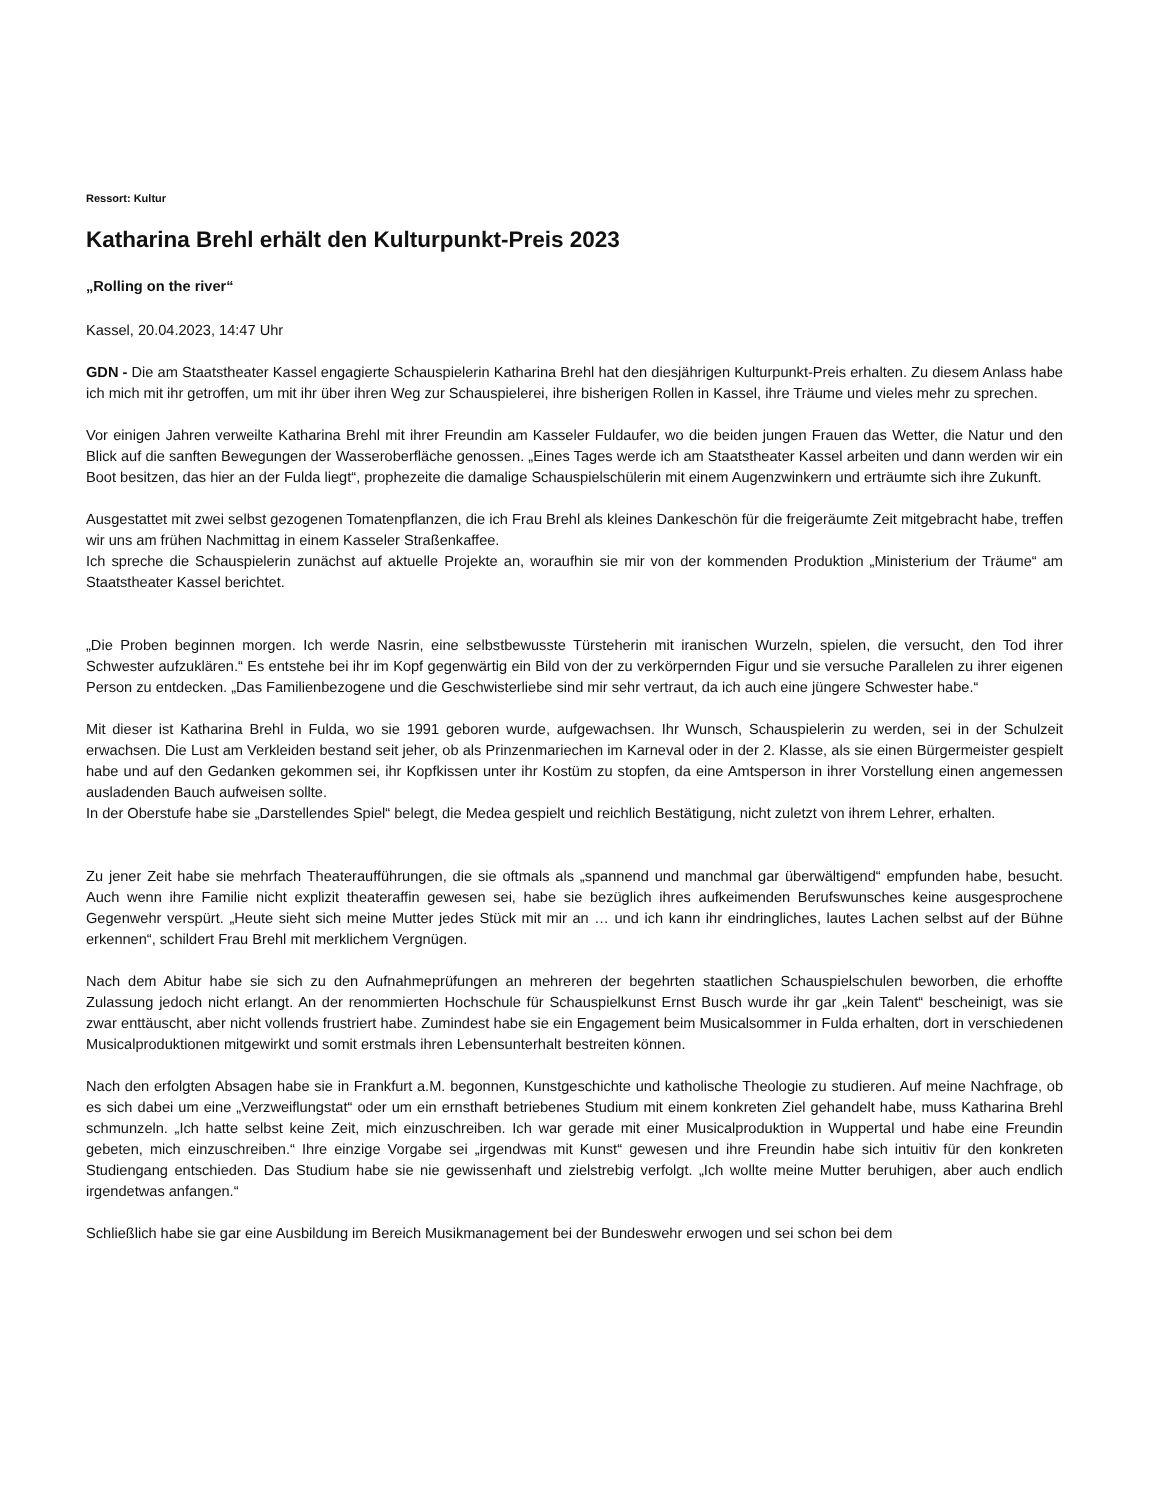Ressort: Kultur
Katharina Brehl erhält den Kulturpunkt-Preis 2023
„Rolling on the river“
Kassel, 20.04.2023, 14:47 Uhr
GDN - Die am Staatstheater Kassel engagierte Schauspielerin Katharina Brehl hat den diesjährigen Kulturpunkt-Preis erhalten. Zu diesem Anlass habe ich mich mit ihr getroffen, um mit ihr über ihren Weg zur Schauspielerei, ihre bisherigen Rollen in Kassel, ihre Träume und vieles mehr zu sprechen.
Vor einigen Jahren verweilte Katharina Brehl mit ihrer Freundin am Kasseler Fuldaufer, wo die beiden jungen Frauen das Wetter, die Natur und den Blick auf die sanften Bewegungen der Wasseroberfläche genossen. „Eines Tages werde ich am Staatstheater Kassel arbeiten und dann werden wir ein Boot besitzen, das hier an der Fulda liegt“, prophezeite die damalige Schauspielschülerin mit einem Augenzwinkern und erträumte sich ihre Zukunft.
Ausgestattet mit zwei selbst gezogenen Tomatenpflanzen, die ich Frau Brehl als kleines Dankeschön für die freigeräumte Zeit mitgebracht habe, treffen wir uns am frühen Nachmittag in einem Kasseler Straßenkaffee.
Ich spreche die Schauspielerin zunächst auf aktuelle Projekte an, woraufhin sie mir von der kommenden Produktion „Ministerium der Träume“ am Staatstheater Kassel berichtet.
„Die Proben beginnen morgen. Ich werde Nasrin, eine selbstbewusste Türsteherin mit iranischen Wurzeln, spielen, die versucht, den Tod ihrer Schwester aufzuklären.“ Es entstehe bei ihr im Kopf gegenwärtig ein Bild von der zu verkörpernden Figur und sie versuche Parallelen zu ihrer eigenen Person zu entdecken. „Das Familienbezogene und die Geschwisterliebe sind mir sehr vertraut, da ich auch eine jüngere Schwester habe.“
Mit dieser ist Katharina Brehl in Fulda, wo sie 1991 geboren wurde, aufgewachsen. Ihr Wunsch, Schauspielerin zu werden, sei in der Schulzeit erwachsen. Die Lust am Verkleiden bestand seit jeher, ob als Prinzenmariechen im Karneval oder in der 2. Klasse, als sie einen Bürgermeister gespielt habe und auf den Gedanken gekommen sei, ihr Kopfkissen unter ihr Kostüm zu stopfen, da eine Amtsperson in ihrer Vorstellung einen angemessen ausladenden Bauch aufweisen sollte.
In der Oberstufe habe sie „Darstellendes Spiel“ belegt, die Medea gespielt und reichlich Bestätigung, nicht zuletzt von ihrem Lehrer, erhalten.
Zu jener Zeit habe sie mehrfach Theateraufführungen, die sie oftmals als „spannend und manchmal gar überwältigend“ empfunden habe, besucht. Auch wenn ihre Familie nicht explizit theateraffin gewesen sei, habe sie bezüglich ihres aufkeimenden Berufswunsches keine ausgesprochene Gegenwehr verspürt. „Heute sieht sich meine Mutter jedes Stück mit mir an … und ich kann ihr eindringliches, lautes Lachen selbst auf der Bühne erkennen“, schildert Frau Brehl mit merklichem Vergnügen.
Nach dem Abitur habe sie sich zu den Aufnahmeprüfungen an mehreren der begehrten staatlichen Schauspielschulen beworben, die erhoffte Zulassung jedoch nicht erlangt. An der renommierten Hochschule für Schauspielkunst Ernst Busch wurde ihr gar „kein Talent“ bescheinigt, was sie zwar enttäuscht, aber nicht vollends frustriert habe. Zumindest habe sie ein Engagement beim Musicalsommer in Fulda erhalten, dort in verschiedenen Musicalproduktionen mitgewirkt und somit erstmals ihren Lebensunterhalt bestreiten können.
Nach den erfolgten Absagen habe sie in Frankfurt a.M. begonnen, Kunstgeschichte und katholische Theologie zu studieren. Auf meine Nachfrage, ob es sich dabei um eine „Verzweiflungstat“ oder um ein ernsthaft betriebenes Studium mit einem konkreten Ziel gehandelt habe, muss Katharina Brehl schmunzeln. „Ich hatte selbst keine Zeit, mich einzuschreiben. Ich war gerade mit einer Musicalproduktion in Wuppertal und habe eine Freundin gebeten, mich einzuschreiben.“ Ihre einzige Vorgabe sei „irgendwas mit Kunst“ gewesen und ihre Freundin habe sich intuitiv für den konkreten Studiengang entschieden. Das Studium habe sie nie gewissenhaft und zielstrebig verfolgt. „Ich wollte meine Mutter beruhigen, aber auch endlich irgendetwas anfangen.“
Schließlich habe sie gar eine Ausbildung im Bereich Musikmanagement bei der Bundeswehr erwogen und sei schon bei dem